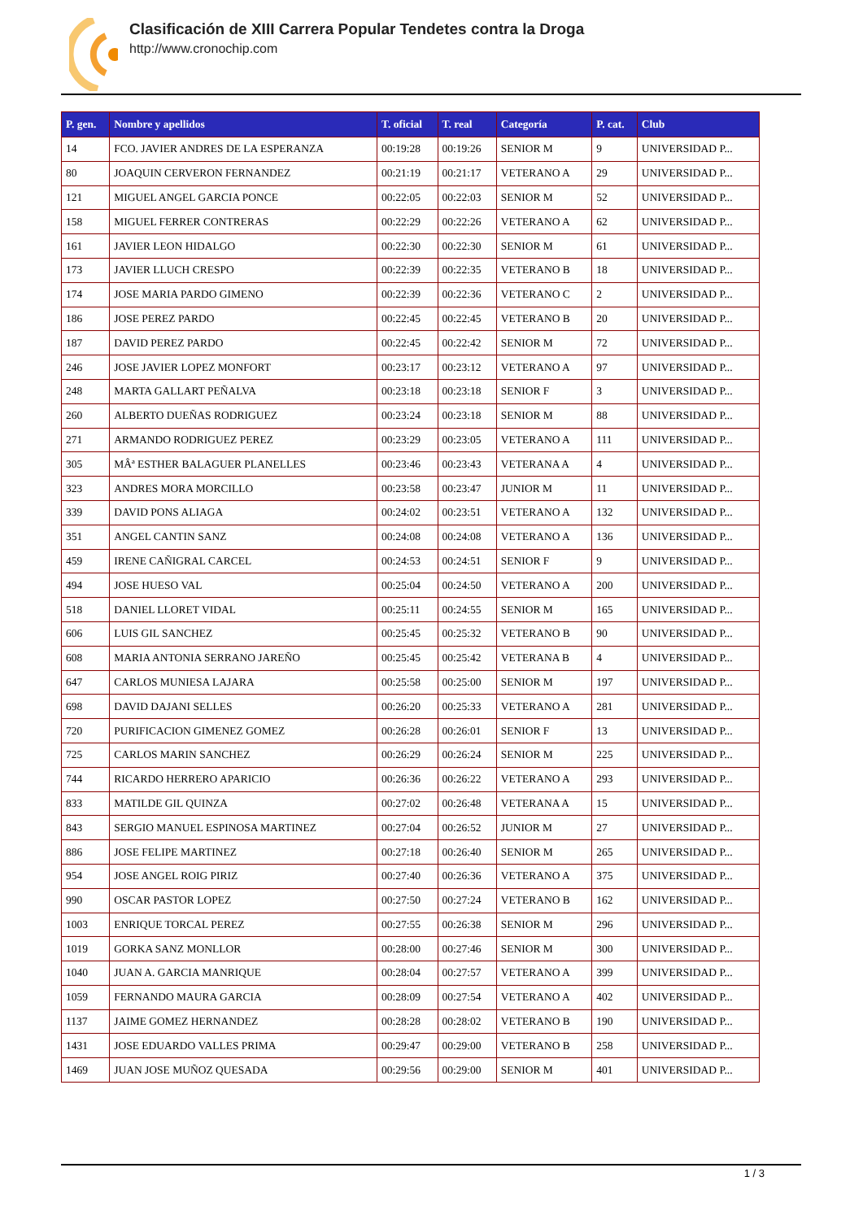Clasificación de XIII Carrera Popular Tendetes contra la Droga
http://www.cronochip.com
| P. gen. | Nombre y apellidos | T. oficial | T. real | Categoría | P. cat. | Club |
| --- | --- | --- | --- | --- | --- | --- |
| 14 | FCO. JAVIER ANDRES DE LA ESPERANZA | 00:19:28 | 00:19:26 | SENIOR M | 9 | UNIVERSIDAD P... |
| 80 | JOAQUIN CERVERON FERNANDEZ | 00:21:19 | 00:21:17 | VETERANO A | 29 | UNIVERSIDAD P... |
| 121 | MIGUEL ANGEL GARCIA PONCE | 00:22:05 | 00:22:03 | SENIOR M | 52 | UNIVERSIDAD P... |
| 158 | MIGUEL FERRER CONTRERAS | 00:22:29 | 00:22:26 | VETERANO A | 62 | UNIVERSIDAD P... |
| 161 | JAVIER LEON HIDALGO | 00:22:30 | 00:22:30 | SENIOR M | 61 | UNIVERSIDAD P... |
| 173 | JAVIER LLUCH CRESPO | 00:22:39 | 00:22:35 | VETERANO B | 18 | UNIVERSIDAD P... |
| 174 | JOSE MARIA PARDO GIMENO | 00:22:39 | 00:22:36 | VETERANO C | 2 | UNIVERSIDAD P... |
| 186 | JOSE PEREZ PARDO | 00:22:45 | 00:22:45 | VETERANO B | 20 | UNIVERSIDAD P... |
| 187 | DAVID PEREZ PARDO | 00:22:45 | 00:22:42 | SENIOR M | 72 | UNIVERSIDAD P... |
| 246 | JOSE JAVIER LOPEZ MONFORT | 00:23:17 | 00:23:12 | VETERANO A | 97 | UNIVERSIDAD P... |
| 248 | MARTA GALLART PEÑALVA | 00:23:18 | 00:23:18 | SENIOR F | 3 | UNIVERSIDAD P... |
| 260 | ALBERTO DUEÑAS RODRIGUEZ | 00:23:24 | 00:23:18 | SENIOR M | 88 | UNIVERSIDAD P... |
| 271 | ARMANDO RODRIGUEZ PEREZ | 00:23:29 | 00:23:05 | VETERANO A | 111 | UNIVERSIDAD P... |
| 305 | MÂª ESTHER BALAGUER PLANELLES | 00:23:46 | 00:23:43 | VETERANA A | 4 | UNIVERSIDAD P... |
| 323 | ANDRES MORA MORCILLO | 00:23:58 | 00:23:47 | JUNIOR M | 11 | UNIVERSIDAD P... |
| 339 | DAVID PONS ALIAGA | 00:24:02 | 00:23:51 | VETERANO A | 132 | UNIVERSIDAD P... |
| 351 | ANGEL CANTIN SANZ | 00:24:08 | 00:24:08 | VETERANO A | 136 | UNIVERSIDAD P... |
| 459 | IRENE CAÑIGRAL CARCEL | 00:24:53 | 00:24:51 | SENIOR F | 9 | UNIVERSIDAD P... |
| 494 | JOSE HUESO VAL | 00:25:04 | 00:24:50 | VETERANO A | 200 | UNIVERSIDAD P... |
| 518 | DANIEL LLORET VIDAL | 00:25:11 | 00:24:55 | SENIOR M | 165 | UNIVERSIDAD P... |
| 606 | LUIS GIL SANCHEZ | 00:25:45 | 00:25:32 | VETERANO B | 90 | UNIVERSIDAD P... |
| 608 | MARIA ANTONIA SERRANO JAREÑO | 00:25:45 | 00:25:42 | VETERANA B | 4 | UNIVERSIDAD P... |
| 647 | CARLOS MUNIESA LAJARA | 00:25:58 | 00:25:00 | SENIOR M | 197 | UNIVERSIDAD P... |
| 698 | DAVID DAJANI SELLES | 00:26:20 | 00:25:33 | VETERANO A | 281 | UNIVERSIDAD P... |
| 720 | PURIFICACION GIMENEZ GOMEZ | 00:26:28 | 00:26:01 | SENIOR F | 13 | UNIVERSIDAD P... |
| 725 | CARLOS MARIN SANCHEZ | 00:26:29 | 00:26:24 | SENIOR M | 225 | UNIVERSIDAD P... |
| 744 | RICARDO HERRERO APARICIO | 00:26:36 | 00:26:22 | VETERANO A | 293 | UNIVERSIDAD P... |
| 833 | MATILDE GIL QUINZA | 00:27:02 | 00:26:48 | VETERANA A | 15 | UNIVERSIDAD P... |
| 843 | SERGIO MANUEL ESPINOSA MARTINEZ | 00:27:04 | 00:26:52 | JUNIOR M | 27 | UNIVERSIDAD P... |
| 886 | JOSE FELIPE MARTINEZ | 00:27:18 | 00:26:40 | SENIOR M | 265 | UNIVERSIDAD P... |
| 954 | JOSE ANGEL ROIG PIRIZ | 00:27:40 | 00:26:36 | VETERANO A | 375 | UNIVERSIDAD P... |
| 990 | OSCAR PASTOR LOPEZ | 00:27:50 | 00:27:24 | VETERANO B | 162 | UNIVERSIDAD P... |
| 1003 | ENRIQUE TORCAL PEREZ | 00:27:55 | 00:26:38 | SENIOR M | 296 | UNIVERSIDAD P... |
| 1019 | GORKA SANZ MONLLOR | 00:28:00 | 00:27:46 | SENIOR M | 300 | UNIVERSIDAD P... |
| 1040 | JUAN A. GARCIA MANRIQUE | 00:28:04 | 00:27:57 | VETERANO A | 399 | UNIVERSIDAD P... |
| 1059 | FERNANDO MAURA GARCIA | 00:28:09 | 00:27:54 | VETERANO A | 402 | UNIVERSIDAD P... |
| 1137 | JAIME GOMEZ HERNANDEZ | 00:28:28 | 00:28:02 | VETERANO B | 190 | UNIVERSIDAD P... |
| 1431 | JOSE EDUARDO VALLES PRIMA | 00:29:47 | 00:29:00 | VETERANO B | 258 | UNIVERSIDAD P... |
| 1469 | JUAN JOSE MUÑOZ QUESADA | 00:29:56 | 00:29:00 | SENIOR M | 401 | UNIVERSIDAD P... |
1 / 3